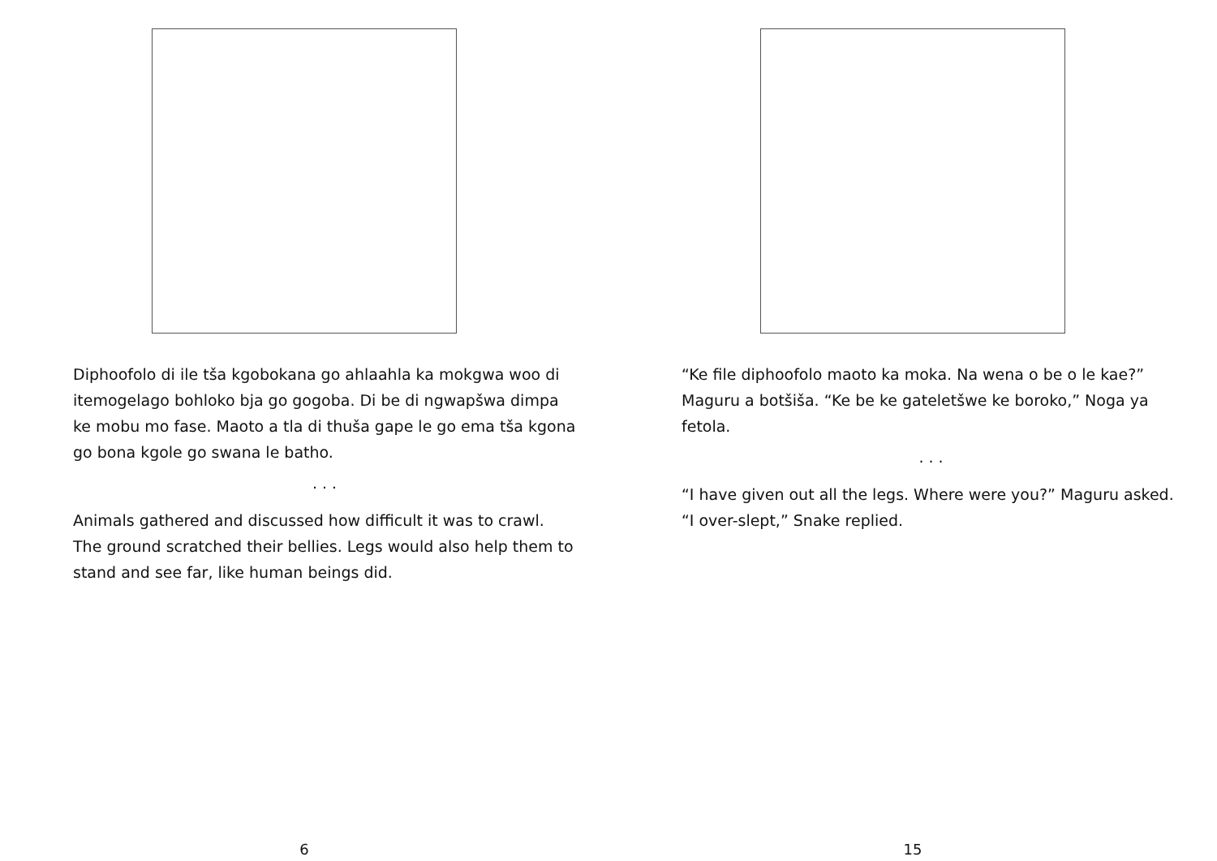Diphoofolo di ile tša kgobokana go ahlaahla ka mokgwa woo di itemogelago bohloko bja go gogoba. Di be di ngwapšwa dimpa ke mobu mo fase. Maoto a tla di thuša gape le go ema tša kgona go bona kgole go swana le batho.
. . .
Animals gathered and discussed how difficult it was to crawl. The ground scratched their bellies. Legs would also help them to stand and see far, like human beings did.
6
“Ke file diphoofolo maoto ka moka. Na wena o be o le kae?” Maguru a botšiša. “Ke be ke gateletšwe ke boroko,” Noga ya fetola.
. . .
“I have given out all the legs. Where were you?” Maguru asked. “I over-slept,” Snake replied.
15